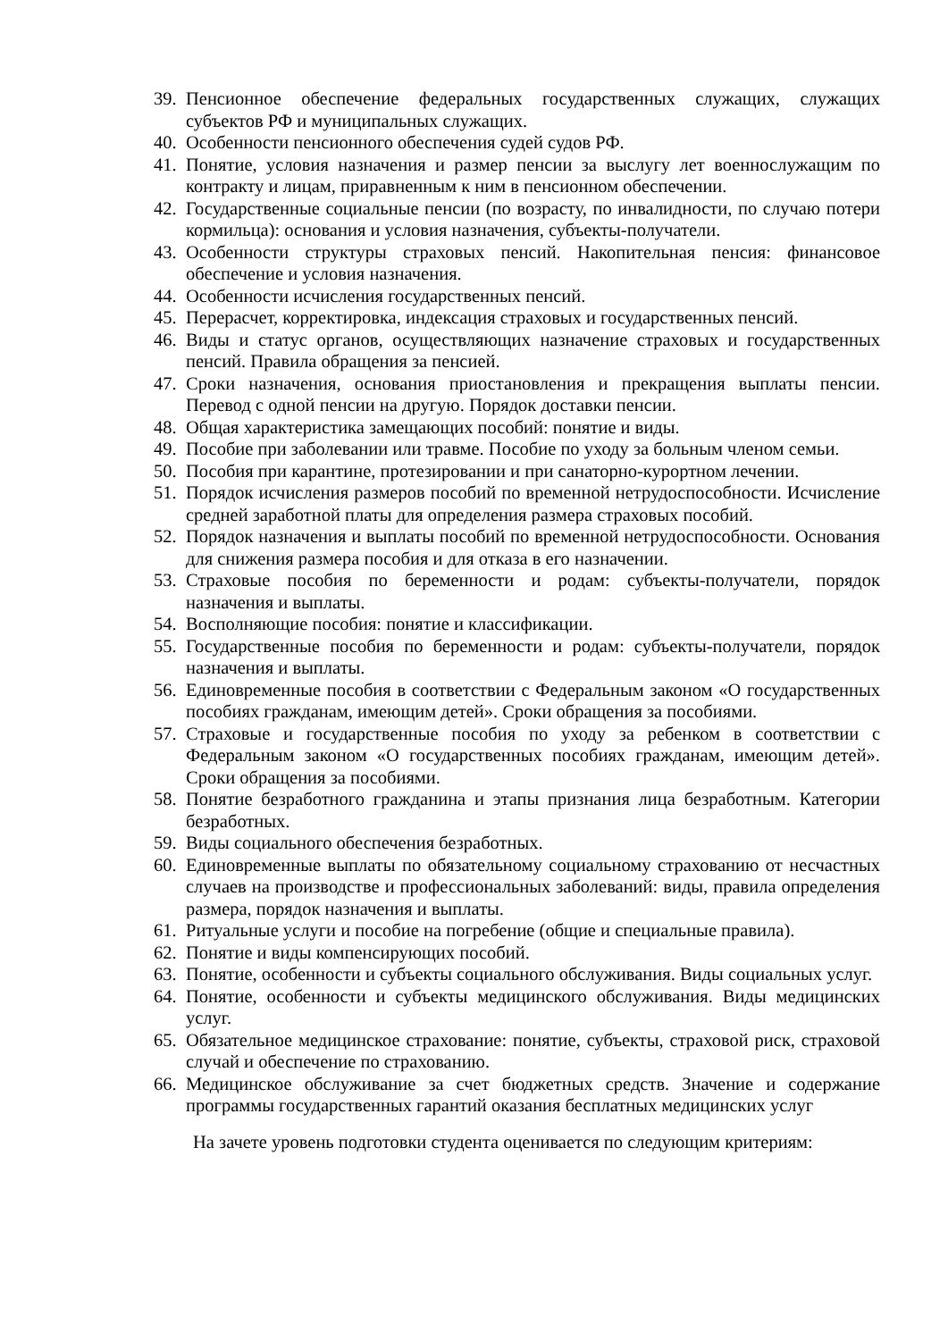39. Пенсионное обеспечение федеральных государственных служащих, служащих субъектов РФ и муниципальных служащих.
40. Особенности пенсионного обеспечения судей судов РФ.
41. Понятие, условия назначения и размер пенсии за выслугу лет военнослужащим по контракту и лицам, приравненным к ним в пенсионном обеспечении.
42. Государственные социальные пенсии (по возрасту, по инвалидности, по случаю потери кормильца): основания и условия назначения, субъекты-получатели.
43. Особенности структуры страховых пенсий. Накопительная пенсия: финансовое обеспечение и условия назначения.
44. Особенности исчисления государственных пенсий.
45. Перерасчет, корректировка, индексация страховых и государственных пенсий.
46. Виды и статус органов, осуществляющих назначение страховых и государственных пенсий. Правила обращения за пенсией.
47. Сроки назначения, основания приостановления и прекращения выплаты пенсии. Перевод с одной пенсии на другую. Порядок доставки пенсии.
48. Общая характеристика замещающих пособий: понятие и виды.
49. Пособие при заболевании или травме. Пособие по уходу за больным членом семьи.
50. Пособия при карантине, протезировании и при санаторно-курортном лечении.
51. Порядок исчисления размеров пособий по временной нетрудоспособности. Исчисление средней заработной платы для определения размера страховых пособий.
52. Порядок назначения и выплаты пособий по временной нетрудоспособности. Основания для снижения размера пособия и для отказа в его назначении.
53. Страховые пособия по беременности и родам: субъекты-получатели, порядок назначения и выплаты.
54. Восполняющие пособия: понятие и классификации.
55. Государственные пособия по беременности и родам: субъекты-получатели, порядок назначения и выплаты.
56. Единовременные пособия в соответствии с Федеральным законом «О государственных пособиях гражданам, имеющим детей». Сроки обращения за пособиями.
57. Страховые и государственные пособия по уходу за ребенком в соответствии с Федеральным законом «О государственных пособиях гражданам, имеющим детей». Сроки обращения за пособиями.
58. Понятие безработного гражданина и этапы признания лица безработным. Категории безработных.
59. Виды социального обеспечения безработных.
60. Единовременные выплаты по обязательному социальному страхованию от несчастных случаев на производстве и профессиональных заболеваний: виды, правила определения размера, порядок назначения и выплаты.
61. Ритуальные услуги и пособие на погребение (общие и специальные правила).
62. Понятие и виды компенсирующих пособий.
63. Понятие, особенности и субъекты социального обслуживания. Виды социальных услуг.
64. Понятие, особенности и субъекты медицинского обслуживания. Виды медицинских услуг.
65. Обязательное медицинское страхование: понятие, субъекты, страховой риск, страховой случай и обеспечение по страхованию.
66. Медицинское обслуживание за счет бюджетных средств. Значение и содержание программы государственных гарантий оказания бесплатных медицинских услуг
На зачете уровень подготовки студента оценивается по следующим критериям: